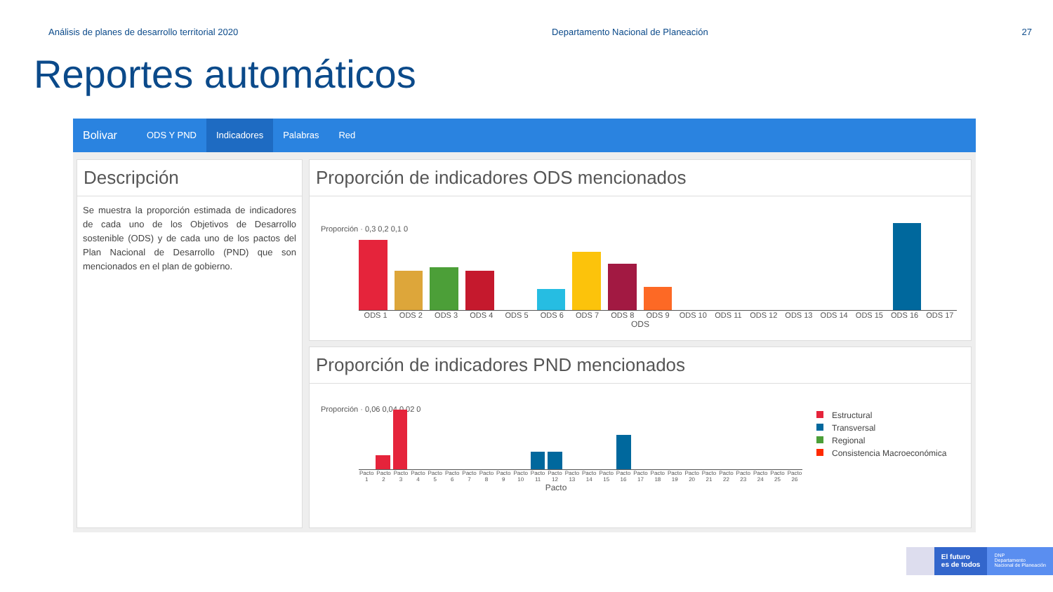Análisis de planes de desarrollo territorial 2020 Departamento Nacional de Planeación 27
Reportes automáticos
Bolivar ODS Y PND Indicadores Palabras Red
Descripción
Se muestra la proporción estimada de indicadores de cada uno de los Objetivos de Desarrollo sostenible (ODS) y de cada uno de los pactos del Plan Nacional de Desarrollo (PND) que son mencionados en el plan de gobierno.
Proporción de indicadores ODS mencionados
Proporción · 0,3 0,2 0,1 0
ODS 1 ODS 2 ODS 3 ODS 4 ODS 5 ODS 6 ODS 7 ODS 8 ODS 9 ODS 10 ODS 11 ODS 12 ODS 13 ODS 14 ODS 15 ODS 16 ODS 17
ODS
Proporción de indicadores PND mencionados
Proporción · 0,06 0,04 0,02 0
Pacto 1 Pacto 2 Pacto 3 Pacto 4 Pacto 5 Pacto 6 Pacto 7 Pacto 8 Pacto 9 Pacto 10 Pacto 11 Pacto 12 Pacto 13 Pacto 14 Pacto 15 Pacto 16 Pacto 17 Pacto 18 Pacto 19 Pacto 20 Pacto 21 Pacto 22 Pacto 23 Pacto 24 Pacto 25 Pacto 26
Pacto
Estructural
Transversal
Regional
Consistencia Macroeconómica
El futuro
es de todos
DNP
Departamento
Nacional de Planeación